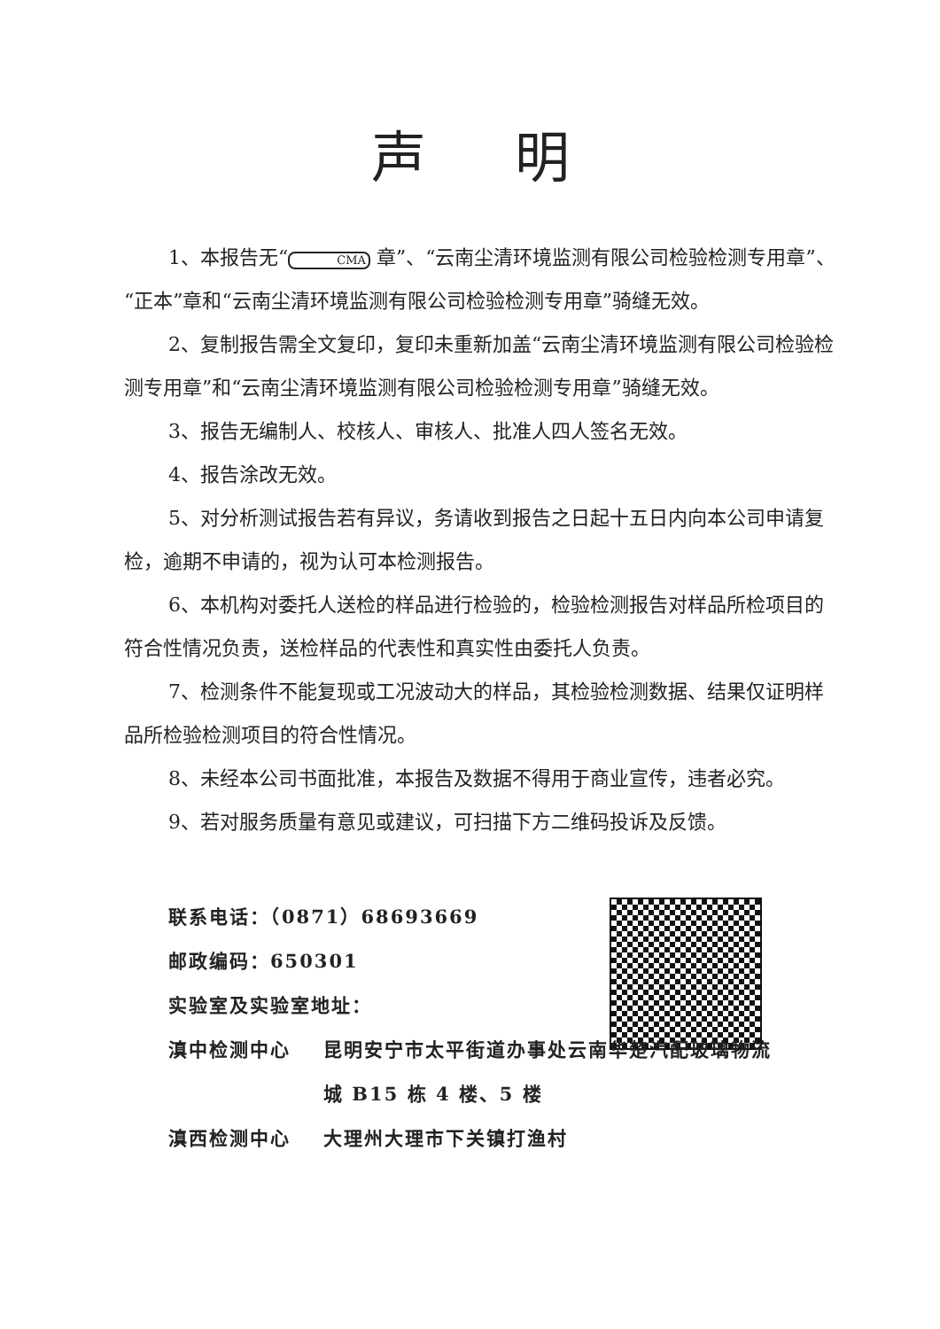声明
1、本报告无“CMA 章”、“云南尘清环境监测有限公司检验检测专用章”、“正本”章和“云南尘清环境监测有限公司检验检测专用章”骑缝无效。
2、复制报告需全文复印，复印未重新加盖“云南尘清环境监测有限公司检验检测专用章”和“云南尘清环境监测有限公司检验检测专用章”骑缝无效。
3、报告无编制人、校核人、审核人、批准人四人签名无效。
4、报告涂改无效。
5、对分析测试报告若有异议，务请收到报告之日起十五日内向本公司申请复检，逾期不申请的，视为认可本检测报告。
6、本机构对委托人送检的样品进行检验的，检验检测报告对样品所检项目的符合性情况负责，送检样品的代表性和真实性由委托人负责。
7、检测条件不能复现或工况波动大的样品，其检验检测数据、结果仅证明样品所检验检测项目的符合性情况。
8、未经本公司书面批准，本报告及数据不得用于商业宣传，违者必究。
9、若对服务质量有意见或建议，可扫描下方二维码投诉及反馈。
联系电话：（0871）68693669
邮政编码：650301
实验室及实验室地址：
滇中检测中心 昆明安宁市太平街道办事处云南华楚汽配玻璃物流
城 B15 栋 4 楼、5 楼
滇西检测中心 大理州大理市下关镇打渔村